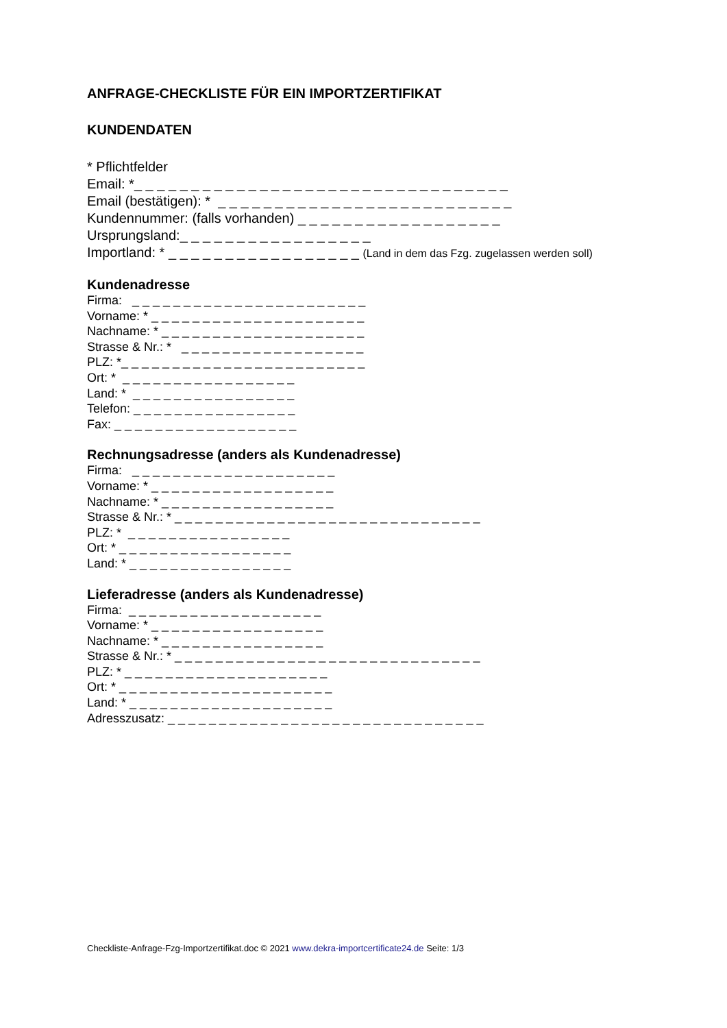ANFRAGE-CHECKLISTE FÜR EIN IMPORTZERTIFIKAT
KUNDENDATEN
* Pflichtfelder Email: *_ _ _ _ _ _ _ _ _ _ _ _ _ _ _ _ _ _ _ _ _ _ _ _ _ _ _ _ _ _ _ _ _ Email (bestätigen): * _ _ _ _ _ _ _ _ _ _ _ _ _ _ _ _ _ _ _ _ _ _ _ _ _ _ Kundennummer: (falls vorhanden) _ _ _ _ _ _ _ _ _ _ _ _ _ _ _ _ _ _ Ursprungsland:_ _ _ _ _ _ _ _ _ _ _ _ _ _ _ _ _ Importland: * _ _ _ _ _ _ _ _ _ _ _ _ _ _ _ _ _ (Land in dem das Fzg. zugelassen werden soll)
Kundenadresse
Firma: _ _ _ _ _ _ _ _ _ _ _ _ _ _ _ _ _ _ _ _ _ _ _ Vorname: * _ _ _ _ _ _ _ _ _ _ _ _ _ _ _ _ _ _ _ _ _ Nachname: * _ _ _ _ _ _ _ _ _ _ _ _ _ _ _ _ _ _ _ _ Strasse & Nr.: * _ _ _ _ _ _ _ _ _ _ _ _ _ _ _ _ _ _ PLZ: *_ _ _ _ _ _ _ _ _ _ _ _ _ _ _ _ _ _ _ _ _ _ _ _ Ort: * _ _ _ _ _ _ _ _ _ _ _ _ _ _ _ _ _ Land: * _ _ _ _ _ _ _ _ _ _ _ _ _ _ _ _ Telefon: _ _ _ _ _ _ _ _ _ _ _ _ _ _ _ _ Fax: _ _ _ _ _ _ _ _ _ _ _ _ _ _ _ _ _ _
Rechnungsadresse (anders als Kundenadresse)
Firma: _ _ _ _ _ _ _ _ _ _ _ _ _ _ _ _ _ _ _ _ Vorname: * _ _ _ _ _ _ _ _ _ _ _ _ _ _ _ _ _ _ Nachname: * _ _ _ _ _ _ _ _ _ _ _ _ _ _ _ _ _ Strasse & Nr.: * _ _ _ _ _ _ _ _ _ _ _ _ _ _ _ _ _ _ _ _ _ _ _ _ _ _ _ _ _ _ PLZ: * _ _ _ _ _ _ _ _ _ _ _ _ _ _ _ _ Ort: * _ _ _ _ _ _ _ _ _ _ _ _ _ _ _ _ _ Land: * _ _ _ _ _ _ _ _ _ _ _ _ _ _ _ _
Lieferadresse (anders als Kundenadresse)
Firma: _ _ _ _ _ _ _ _ _ _ _ _ _ _ _ _ _ _ _ Vorname: * _ _ _ _ _ _ _ _ _ _ _ _ _ _ _ _ _ Nachname: * _ _ _ _ _ _ _ _ _ _ _ _ _ _ _ _ Strasse & Nr.: * _ _ _ _ _ _ _ _ _ _ _ _ _ _ _ _ _ _ _ _ _ _ _ _ _ _ _ _ _ _ PLZ: * _ _ _ _ _ _ _ _ _ _ _ _ _ _ _ _ _ _ _ _ Ort: * _ _ _ _ _ _ _ _ _ _ _ _ _ _ _ _ _ _ _ _ _ Land: * _ _ _ _ _ _ _ _ _ _ _ _ _ _ _ _ _ _ _ _ Adresszusatz: _ _ _ _ _ _ _ _ _ _ _ _ _ _ _ _ _ _ _ _ _ _ _ _ _ _ _ _ _ _ _
Checkliste-Anfrage-Fzg-Importzertifikat.doc © 2021 www.dekra-importcertificate24.de Seite: 1/3